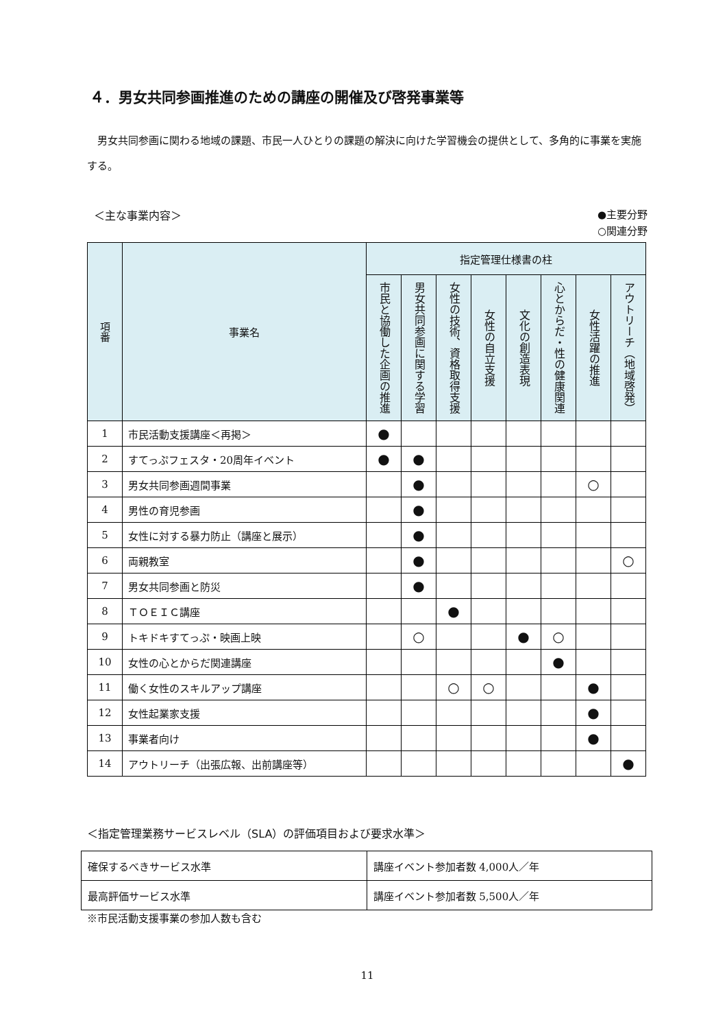４．男女共同参画推進のための講座の開催及び啓発事業等
男女共同参画に関わる地域の課題、市民一人ひとりの課題の解決に向けた学習機会の提供として、多角的に事業を実施する。
＜主な事業内容＞ ●主要分野
○関連分野
| 項番 | 事業名 | 指定管理仕様書の柱 | | | | | | | |
| --- | --- | --- | --- | --- | --- | --- | --- | --- | --- |
| | | 市民と協働した企画の推進 | 男女共同参画に関する学習 | 女性の技術、資格取得支援 | 女性の自立支援 | 文化の創造表現 | 心とからだ・性の健康関連 | 女性活躍の推進 | アウトリーチ（地域啓発） |
| 1 | 市民活動支援講座＜再掲＞ | ● | | | | | | | |
| 2 | すてっぷフェスタ・20周年イベント | ● | ● | | | | | | |
| 3 | 男女共同参画週間事業 | | ● | | | | | ○ | |
| 4 | 男性の育児参画 | | ● | | | | | | |
| 5 | 女性に対する暴力防止（講座と展示） | | ● | | | | | | |
| 6 | 両親教室 | | ● | | | | | | ○ |
| 7 | 男女共同参画と防災 | | ● | | | | | | |
| 8 | ＴＯＥＩＣ講座 | | | ● | | | | | |
| 9 | トキドキすてっぷ・映画上映 | | ○ | | | ● | ○ | | |
| 10 | 女性の心とからだ関連講座 | | | | | | ● | | |
| 11 | 働く女性のスキルアップ講座 | | | ○ | ○ | | | ● | |
| 12 | 女性起業家支援 | | | | | | | ● | |
| 13 | 事業者向け | | | | | | | ● | |
| 14 | アウトリーチ（出張広報、出前講座等） | | | | | | | | ● |
＜指定管理業務サービスレベル（SLA）の評価項目および要求水準＞
| 確保するべきサービス水準 | 講座イベント参加者数 4,000人／年 |
| 最高評価サービス水準 | 講座イベント参加者数 5,500人／年 |
※市民活動支援事業の参加人数も含む
11